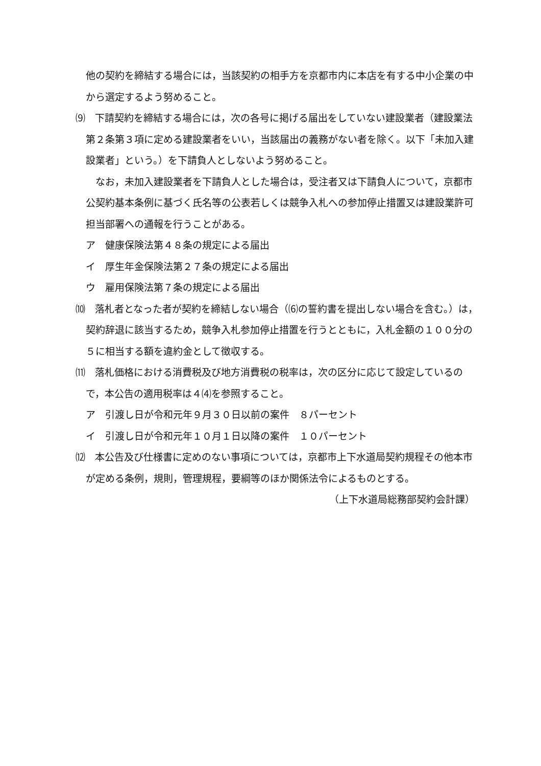他の契約を締結する場合には，当該契約の相手方を京都市内に本店を有する中小企業の中から選定するよう努めること。
⑼　下請契約を締結する場合には，次の各号に掲げる届出をしていない建設業者（建設業法第２条第３項に定める建設業者をいい，当該届出の義務がない者を除く。以下「未加入建設業者」という。）を下請負人としないよう努めること。
　なお，未加入建設業者を下請負人とした場合は，受注者又は下請負人について，京都市公契約基本条例に基づく氏名等の公表若しくは競争入札への参加停止措置又は建設業許可担当部署への通報を行うことがある。
ア　健康保険法第４８条の規定による届出
イ　厚生年金保険法第２７条の規定による届出
ウ　雇用保険法第７条の規定による届出
⑽　落札者となった者が契約を締結しない場合（⑹の誓約書を提出しない場合を含む。）は，契約辞退に該当するため，競争入札参加停止措置を行うとともに，入札金額の１００分の５に相当する額を違約金として徴収する。
⑾　落札価格における消費税及び地方消費税の税率は，次の区分に応じて設定しているので，本公告の適用税率は４⑷を参照すること。
ア　引渡し日が令和元年９月３０日以前の案件　８パーセント
イ　引渡し日が令和元年１０月１日以降の案件　１０パーセント
⑿　本公告及び仕様書に定めのない事項については，京都市上下水道局契約規程その他本市が定める条例，規則，管理規程，要綱等のほか関係法令によるものとする。
（上下水道局総務部契約会計課）